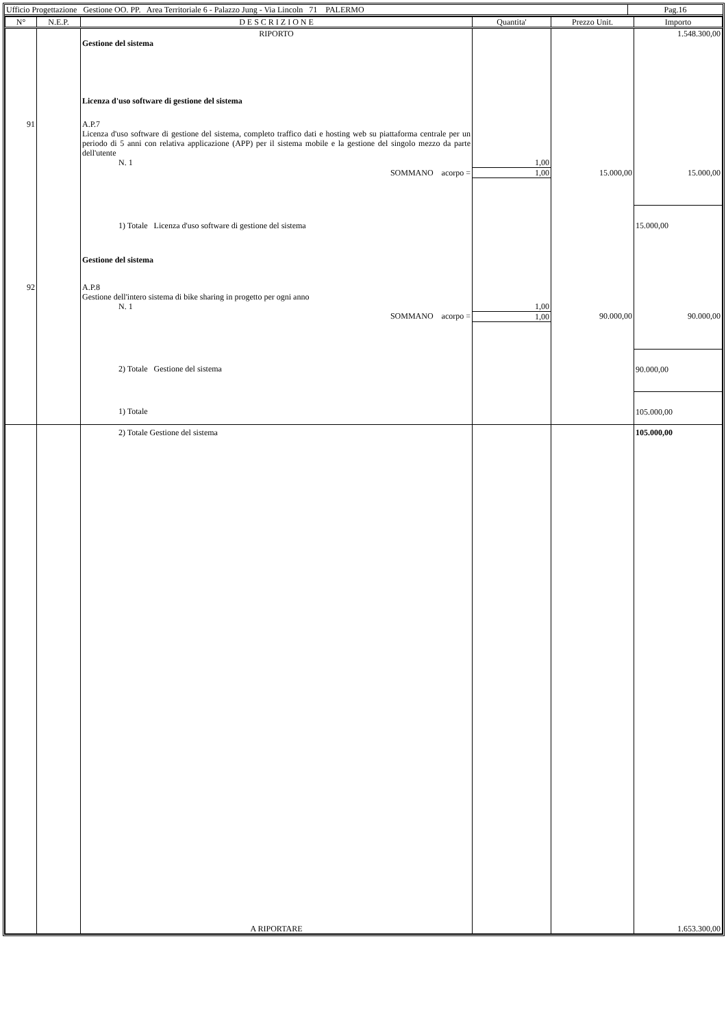| Ufficio Progettazione Gestione OO. PP. Area Territoriale 6 - Palazzo Jung - Via Lincoln 71 PALERMO | Pag.16 |
| N° | N.E.P. | D E S C R I Z I O N E | Quantita' | Prezzo Unit. | Importo |
| --- | --- | --- | --- | --- | --- |
| | | RIPORTO | | | 1.548.300,00 |
| | | Gestione del sistema | | | |
| | | Licenza d'uso software di gestione del sistema | | | |
| 91 | | A.P.7 Licenza d'uso software di gestione del sistema, completo traffico dati e hosting web su piattaforma centrale per un periodo di 5 anni con relativa applicazione (APP) per il sistema mobile e la gestione del singolo mezzo da parte dell'utente | | | |
| | | N. 1 | 1,00 | | |
| | | SOMMANO acorpo = | 1,00 | 15.000,00 | 15.000,00 |
| | | 1) Totale Licenza d'uso software di gestione del sistema | | | 15.000,00 |
| | | Gestione del sistema | | | |
| 92 | | A.P.8 Gestione dell'intero sistema di bike sharing in progetto per ogni anno | | | |
| | | N. 1 | 1,00 | | |
| | | SOMMANO acorpo = | 1,00 | 90.000,00 | 90.000,00 |
| | | 2) Totale Gestione del sistema | | | 90.000,00 |
| | | 1) Totale | | | 105.000,00 |
| | | 2) Totale Gestione del sistema | | | 105.000,00 |
| | | A RIPORTARE | | | 1.653.300,00 |